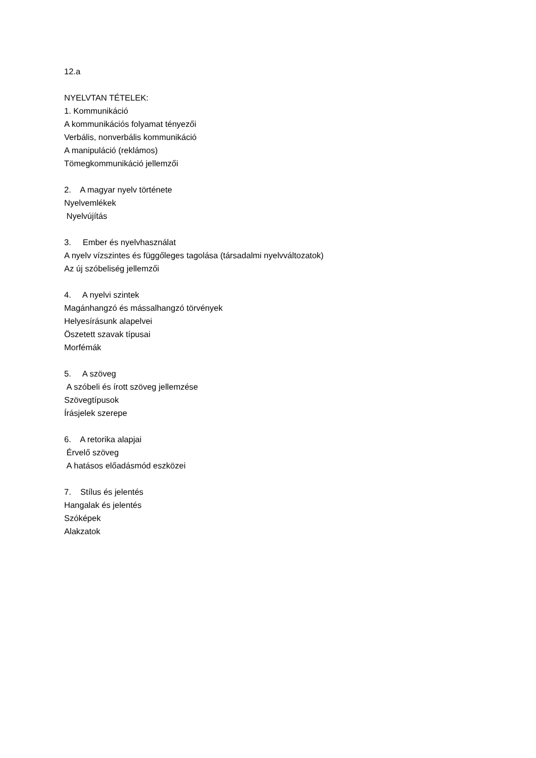12.a
NYELVTAN TÉTELEK:
1. Kommunikáció
A kommunikációs folyamat tényezői
Verbális, nonverbális kommunikáció
A manipuláció (reklámos)
Tömegkommunikáció jellemzői
2. A magyar nyelv története
Nyelvemlékek
Nyelvújítás
3. Ember és nyelvhasználat
A nyelv vízszintes és függőleges tagolása (társadalmi nyelvváltozatok)
Az új szóbeliség jellemzői
4. A nyelvi szintek
Magánhangzó és mássalhangzó törvények
Helyesírásunk alapelvei
Öszetett szavak típusai
Morfémák
5. A szöveg
A szóbeli és írott szöveg jellemzése
Szövegtípusok
Írásjelek szerepe
6. A retorika alapjai
Érvelő szöveg
A hatásos előadásmód eszközei
7. Stílus és jelentés
Hangalak és jelentés
Szóképek
Alakzatok